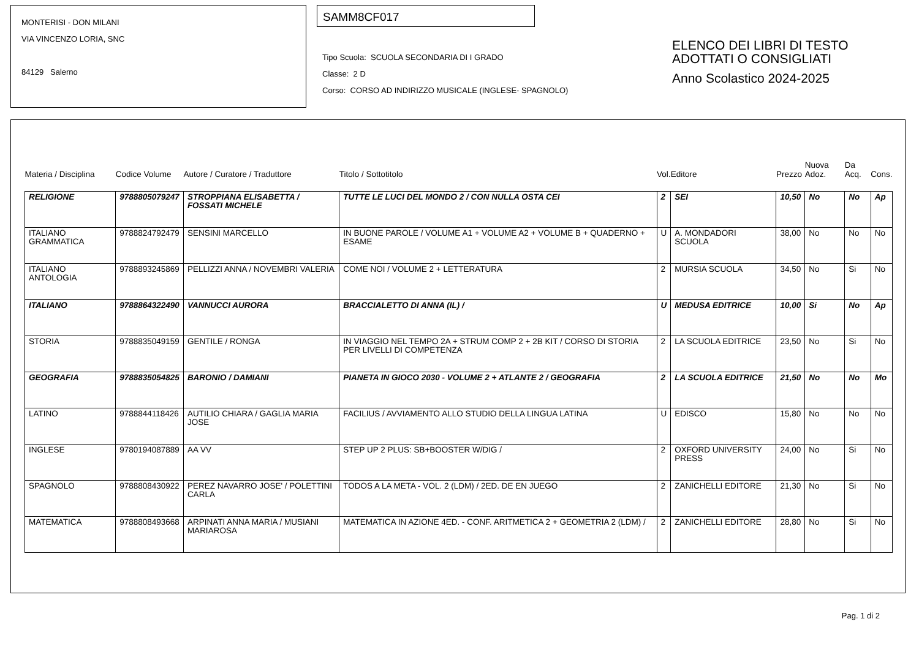MONTERISI - DON MILANI
VIA VINCENZO LORIA, SNC
84129 Salerno
SAMM8CF017
Tipo Scuola: SCUOLA SECONDARIA DI I GRADO
Classe: 2 D
Corso: CORSO AD INDIRIZZO MUSICALE (INGLESE- SPAGNOLO)
ELENCO DEI LIBRI DI TESTO
ADOTTATI O CONSIGLIATI
Anno Scolastico 2024-2025
| Materia / Disciplina | Codice Volume | Autore / Curatore / Traduttore | Titolo / Sottotitolo | Vol. | Editore | Prezzo | Nuova Adoz. | Da Acq. | Cons. |
| --- | --- | --- | --- | --- | --- | --- | --- | --- | --- |
| RELIGIONE | 9788805079247 | STROPPIANA ELISABETTA / FOSSATI MICHELE | TUTTE LE LUCI DEL MONDO 2 / CON NULLA OSTA CEI | 2 | SEI | 10,50 | No | No | Ap |
| ITALIANO GRAMMATICA | 9788824792479 | SENSINI MARCELLO | IN BUONE PAROLE / VOLUME A1 + VOLUME A2 + VOLUME B + QUADERNO + ESAME | U | A. MONDADORI SCUOLA | 38,00 | No | No | No |
| ITALIANO ANTOLOGIA | 9788893245869 | PELLIZZI ANNA / NOVEMBRI VALERIA | COME NOI / VOLUME 2 + LETTERATURA | 2 | MURSIA SCUOLA | 34,50 | No | Si | No |
| ITALIANO | 9788864322490 | VANNUCCI AURORA | BRACCIALETTO DI ANNA (IL) / | U | MEDUSA EDITRICE | 10,00 | Si | No | Ap |
| STORIA | 9788835049159 | GENTILE / RONGA | IN VIAGGIO NEL TEMPO 2A + STRUM COMP 2 + 2B KIT / CORSO DI STORIA PER LIVELLI DI COMPETENZA | 2 | LA SCUOLA EDITRICE | 23,50 | No | Si | No |
| GEOGRAFIA | 9788835054825 | BARONIO / DAMIANI | PIANETA IN GIOCO 2030 - VOLUME 2 + ATLANTE 2 / GEOGRAFIA | 2 | LA SCUOLA EDITRICE | 21,50 | No | No | Mo |
| LATINO | 9788844118426 | AUTILIO CHIARA / GAGLIA MARIA JOSE | FACILIUS / AVVIAMENTO ALLO STUDIO DELLA LINGUA LATINA | U | EDISCO | 15,80 | No | No | No |
| INGLESE | 9780194087889 | AA VV | STEP UP 2 PLUS: SB+BOOSTER W/DIG / | 2 | OXFORD UNIVERSITY PRESS | 24,00 | No | Si | No |
| SPAGNOLO | 9788808430922 | PEREZ NAVARRO JOSE' / POLETTINI CARLA | TODOS A LA META - VOL. 2 (LDM) / 2ED. DE EN JUEGO | 2 | ZANICHELLI EDITORE | 21,30 | No | Si | No |
| MATEMATICA | 9788808493668 | ARPINATI ANNA MARIA / MUSIANI MARIAROSA | MATEMATICA IN AZIONE 4ED. - CONF. ARITMETICA 2 + GEOMETRIA 2 (LDM) / | 2 | ZANICHELLI EDITORE | 28,80 | No | Si | No |
Pag. 1 di 2